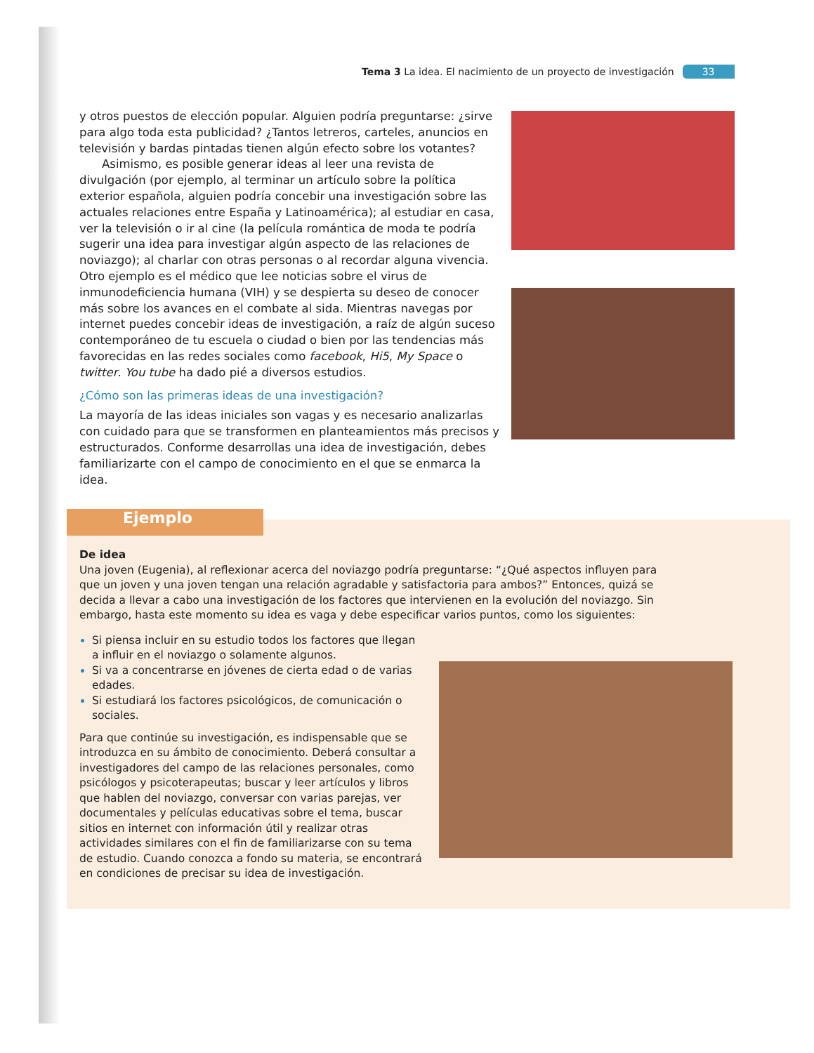Tema 3 La idea. El nacimiento de un proyecto de investigación 33
y otros puestos de elección popular. Alguien podría preguntarse: ¿sirve para algo toda esta publicidad? ¿Tantos letreros, carteles, anuncios en televisión y bardas pintadas tienen algún efecto sobre los votantes?
Asimismo, es posible generar ideas al leer una revista de divulgación (por ejemplo, al terminar un artículo sobre la política exterior española, alguien podría concebir una investigación sobre las actuales relaciones entre España y Latinoamérica); al estudiar en casa, ver la televisión o ir al cine (la película romántica de moda te podría sugerir una idea para investigar algún aspecto de las relaciones de noviazgo); al charlar con otras personas o al recordar alguna vivencia. Otro ejemplo es el médico que lee noticias sobre el virus de inmunodeficiencia humana (VIH) y se despierta su deseo de conocer más sobre los avances en el combate al sida. Mientras navegas por internet puedes concebir ideas de investigación, a raíz de algún suceso contemporáneo de tu escuela o ciudad o bien por las tendencias más favorecidas en las redes sociales como facebook, Hi5, My Space o twitter. You tube ha dado pié a diversos estudios.
¿Cómo son las primeras ideas de una investigación?
La mayoría de las ideas iniciales son vagas y es necesario analizarlas con cuidado para que se transformen en planteamientos más precisos y estructurados. Conforme desarrollas una idea de investigación, debes familiarizarte con el campo de conocimiento en el que se enmarca la idea.
Ejemplo
De idea
Una joven (Eugenia), al reflexionar acerca del noviazgo podría preguntarse: “¿Qué aspectos influyen para que un joven y una joven tengan una relación agradable y satisfactoria para ambos?” Entonces, quizá se decida a llevar a cabo una investigación de los factores que intervienen en la evolución del noviazgo. Sin embargo, hasta este momento su idea es vaga y debe especificar varios puntos, como los siguientes:
Si piensa incluir en su estudio todos los factores que llegan a influir en el noviazgo o solamente algunos.
Si va a concentrarse en jóvenes de cierta edad o de varias edades.
Si estudiará los factores psicológicos, de comunicación o sociales.
Para que continúe su investigación, es indispensable que se introduzca en su ámbito de conocimiento. Deberá consultar a investigadores del campo de las relaciones personales, como psicólogos y psicoterapeutas; buscar y leer artículos y libros que hablen del noviazgo, conversar con varias parejas, ver documentales y películas educativas sobre el tema, buscar sitios en internet con información útil y realizar otras actividades similares con el fin de familiarizarse con su tema de estudio. Cuando conozca a fondo su materia, se encontrará en condiciones de precisar su idea de investigación.